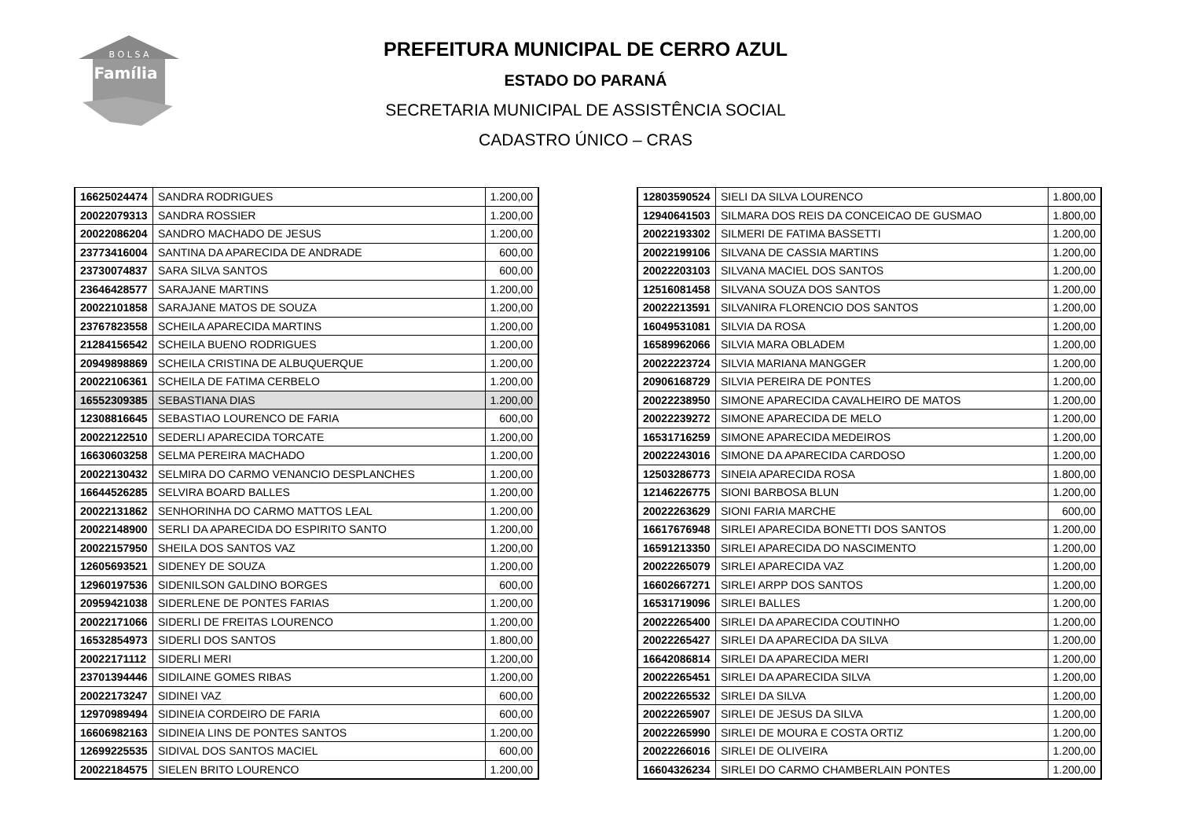B O L S A
Família
PREFEITURA MUNICIPAL DE CERRO AZUL
ESTADO DO PARANÁ
SECRETARIA MUNICIPAL DE ASSISTÊNCIA SOCIAL
CADASTRO ÚNICO – CRAS
| 16625024474 | SANDRA RODRIGUES | 1.200,00 |
| 20022079313 | SANDRA ROSSIER | 1.200,00 |
| 20022086204 | SANDRO MACHADO DE JESUS | 1.200,00 |
| 23773416004 | SANTINA DA APARECIDA DE ANDRADE | 600,00 |
| 23730074837 | SARA SILVA SANTOS | 600,00 |
| 23646428577 | SARAJANE MARTINS | 1.200,00 |
| 20022101858 | SARAJANE MATOS DE SOUZA | 1.200,00 |
| 23767823558 | SCHEILA APARECIDA MARTINS | 1.200,00 |
| 21284156542 | SCHEILA BUENO RODRIGUES | 1.200,00 |
| 20949898869 | SCHEILA CRISTINA DE ALBUQUERQUE | 1.200,00 |
| 20022106361 | SCHEILA DE FATIMA CERBELO | 1.200,00 |
| 16552309385 | SEBASTIANA DIAS | 1.200,00 |
| 12308816645 | SEBASTIAO LOURENCO DE FARIA | 600,00 |
| 20022122510 | SEDERLI APARECIDA TORCATE | 1.200,00 |
| 16630603258 | SELMA PEREIRA MACHADO | 1.200,00 |
| 20022130432 | SELMIRA DO CARMO VENANCIO DESPLANCHES | 1.200,00 |
| 16644526285 | SELVIRA BOARD BALLES | 1.200,00 |
| 20022131862 | SENHORINHA DO CARMO MATTOS LEAL | 1.200,00 |
| 20022148900 | SERLI DA APARECIDA DO ESPIRITO SANTO | 1.200,00 |
| 20022157950 | SHEILA DOS SANTOS VAZ | 1.200,00 |
| 12605693521 | SIDENEY DE SOUZA | 1.200,00 |
| 12960197536 | SIDENILSON GALDINO BORGES | 600,00 |
| 20959421038 | SIDERLENE DE PONTES FARIAS | 1.200,00 |
| 20022171066 | SIDERLI DE FREITAS LOURENCO | 1.200,00 |
| 16532854973 | SIDERLI DOS SANTOS | 1.800,00 |
| 20022171112 | SIDERLI MERI | 1.200,00 |
| 23701394446 | SIDILAINE GOMES RIBAS | 1.200,00 |
| 20022173247 | SIDINEI VAZ | 600,00 |
| 12970989494 | SIDINEIA CORDEIRO DE FARIA | 600,00 |
| 16606982163 | SIDINEIA LINS DE PONTES SANTOS | 1.200,00 |
| 12699225535 | SIDIVAL DOS SANTOS MACIEL | 600,00 |
| 20022184575 | SIELEN BRITO LOURENCO | 1.200,00 |
| 12803590524 | SIELI DA SILVA LOURENCO | 1.800,00 |
| 12940641503 | SILMARA DOS REIS DA CONCEICAO DE GUSMAO | 1.800,00 |
| 20022193302 | SILMERI DE FATIMA BASSETTI | 1.200,00 |
| 20022199106 | SILVANA DE CASSIA MARTINS | 1.200,00 |
| 20022203103 | SILVANA MACIEL DOS SANTOS | 1.200,00 |
| 12516081458 | SILVANA SOUZA DOS SANTOS | 1.200,00 |
| 20022213591 | SILVANIRA FLORENCIO DOS SANTOS | 1.200,00 |
| 16049531081 | SILVIA DA ROSA | 1.200,00 |
| 16589962066 | SILVIA MARA OBLADEM | 1.200,00 |
| 20022223724 | SILVIA MARIANA MANGGER | 1.200,00 |
| 20906168729 | SILVIA PEREIRA DE PONTES | 1.200,00 |
| 20022238950 | SIMONE APARECIDA CAVALHEIRO DE MATOS | 1.200,00 |
| 20022239272 | SIMONE APARECIDA DE MELO | 1.200,00 |
| 16531716259 | SIMONE APARECIDA MEDEIROS | 1.200,00 |
| 20022243016 | SIMONE DA APARECIDA CARDOSO | 1.200,00 |
| 12503286773 | SINEIA APARECIDA ROSA | 1.800,00 |
| 12146226775 | SIONI BARBOSA BLUN | 1.200,00 |
| 20022263629 | SIONI FARIA MARCHE | 600,00 |
| 16617676948 | SIRLEI APARECIDA BONETTI DOS SANTOS | 1.200,00 |
| 16591213350 | SIRLEI APARECIDA DO NASCIMENTO | 1.200,00 |
| 20022265079 | SIRLEI APARECIDA VAZ | 1.200,00 |
| 16602667271 | SIRLEI ARPP DOS SANTOS | 1.200,00 |
| 16531719096 | SIRLEI BALLES | 1.200,00 |
| 20022265400 | SIRLEI DA APARECIDA COUTINHO | 1.200,00 |
| 20022265427 | SIRLEI DA APARECIDA DA SILVA | 1.200,00 |
| 16642086814 | SIRLEI DA APARECIDA MERI | 1.200,00 |
| 20022265451 | SIRLEI DA APARECIDA SILVA | 1.200,00 |
| 20022265532 | SIRLEI DA SILVA | 1.200,00 |
| 20022265907 | SIRLEI DE JESUS DA SILVA | 1.200,00 |
| 20022265990 | SIRLEI DE MOURA E COSTA ORTIZ | 1.200,00 |
| 20022266016 | SIRLEI DE OLIVEIRA | 1.200,00 |
| 16604326234 | SIRLEI DO CARMO CHAMBERLAIN PONTES | 1.200,00 |